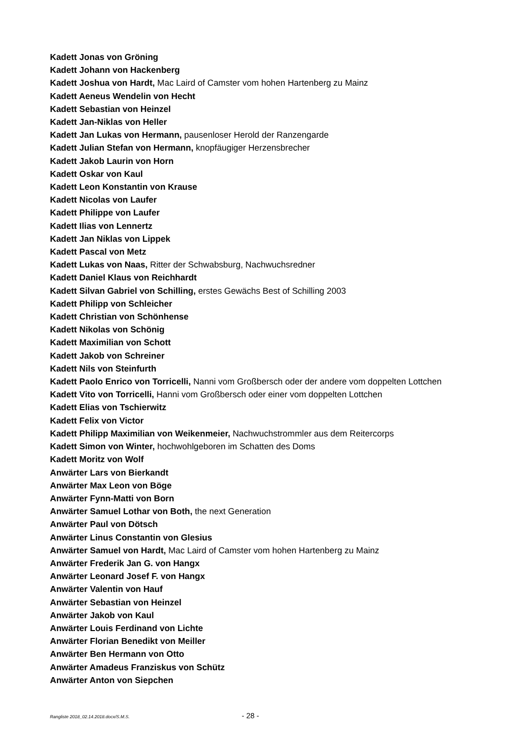Kadett Jonas von Gröning
Kadett Johann von Hackenberg
Kadett Joshua von Hardt, Mac Laird of Camster vom hohen Hartenberg zu Mainz
Kadett Aeneus Wendelin von Hecht
Kadett Sebastian von Heinzel
Kadett Jan-Niklas von Heller
Kadett Jan Lukas von Hermann, pausenloser Herold der Ranzengarde
Kadett Julian Stefan von Hermann, knopfäugiger Herzensbrecher
Kadett Jakob Laurin von Horn
Kadett Oskar von Kaul
Kadett Leon Konstantin von Krause
Kadett Nicolas von Laufer
Kadett Philippe von Laufer
Kadett Ilias von Lennertz
Kadett Jan Niklas von Lippek
Kadett Pascal von Metz
Kadett Lukas von Naas, Ritter der Schwabsburg, Nachwuchsredner
Kadett Daniel Klaus von Reichhardt
Kadett Silvan Gabriel von Schilling, erstes Gewächs Best of Schilling 2003
Kadett Philipp von Schleicher
Kadett Christian von Schönhense
Kadett Nikolas von Schönig
Kadett Maximilian von Schott
Kadett Jakob von Schreiner
Kadett Nils von Steinfurth
Kadett Paolo Enrico von Torricelli, Nanni vom Großbersch oder der andere vom doppelten Lottchen
Kadett Vito von Torricelli, Hanni vom Großbersch oder einer vom doppelten Lottchen
Kadett Elias von Tschierwitz
Kadett Felix von Victor
Kadett Philipp Maximilian von Weikenmeier, Nachwuchstrommler aus dem Reitercorps
Kadett Simon von Winter, hochwohlgeboren im Schatten des Doms
Kadett Moritz von Wolf
Anwärter Lars von Bierkandt
Anwärter Max Leon von Böge
Anwärter Fynn-Matti von Born
Anwärter Samuel Lothar von Both, the next Generation
Anwärter Paul von Dötsch
Anwärter Linus Constantin von Glesius
Anwärter Samuel von Hardt, Mac Laird of Camster vom hohen Hartenberg zu Mainz
Anwärter Frederik Jan G. von Hangx
Anwärter Leonard Josef F. von Hangx
Anwärter Valentin von Hauf
Anwärter Sebastian von Heinzel
Anwärter Jakob von Kaul
Anwärter Louis Ferdinand von Lichte
Anwärter Florian Benedikt von Meiller
Anwärter Ben Hermann von Otto
Anwärter Amadeus Franziskus von Schütz
Anwärter Anton von Siepchen
Rangliste 2018_02.14.2018.docx/S.M.S. - 28 -